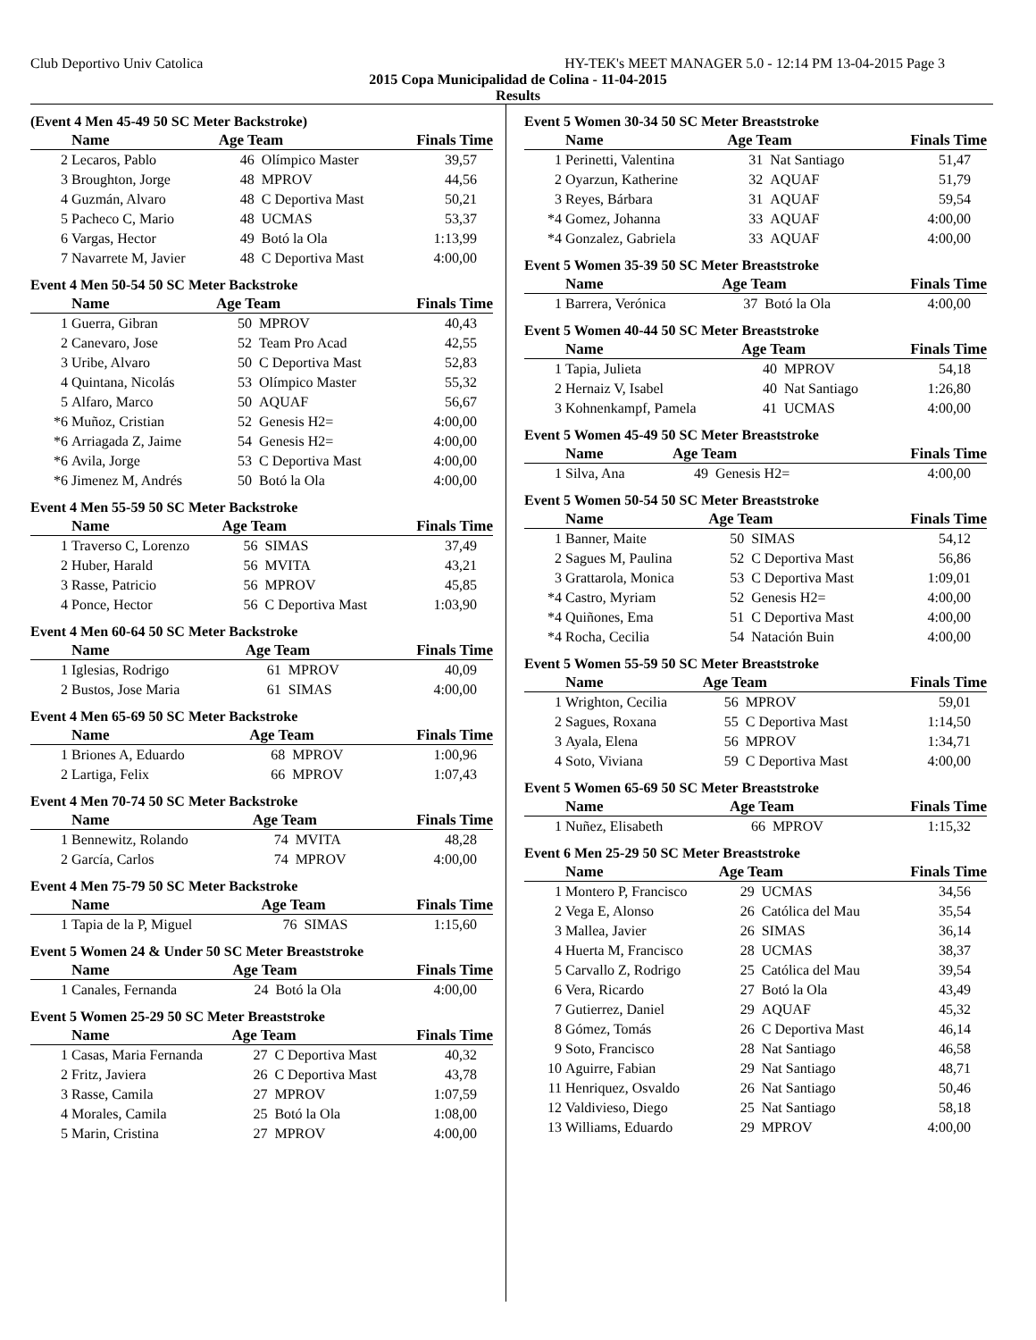Club Deportivo Univ Catolica HY-TEK's MEET MANAGER 5.0 - 12:14 PM 13-04-2015 Page 3
2015 Copa Municipalidad de Colina - 11-04-2015
Results
(Event 4 Men 45-49 50 SC Meter Backstroke)
| | Name | Age Team | | Finals Time |
| --- | --- | --- | --- | --- |
| 2 | Lecaros, Pablo | 46 | Olímpico Master | 39,57 |
| 3 | Broughton, Jorge | 48 | MPROV | 44,56 |
| 4 | Guzmán, Alvaro | 48 | C Deportiva Mast | 50,21 |
| 5 | Pacheco C, Mario | 48 | UCMAS | 53,37 |
| 6 | Vargas, Hector | 49 | Botó la Ola | 1:13,99 |
| 7 | Navarrete M, Javier | 48 | C Deportiva Mast | 4:00,00 |
Event 4 Men 50-54 50 SC Meter Backstroke
| | Name | Age Team | | Finals Time |
| --- | --- | --- | --- | --- |
| 1 | Guerra, Gibran | 50 | MPROV | 40,43 |
| 2 | Canevaro, Jose | 52 | Team Pro Acad | 42,55 |
| 3 | Uribe, Alvaro | 50 | C Deportiva Mast | 52,83 |
| 4 | Quintana, Nicolás | 53 | Olímpico Master | 55,32 |
| 5 | Alfaro, Marco | 50 | AQUAF | 56,67 |
| *6 | Muñoz, Cristian | 52 | Genesis H2= | 4:00,00 |
| *6 | Arriagada Z, Jaime | 54 | Genesis H2= | 4:00,00 |
| *6 | Avila, Jorge | 53 | C Deportiva Mast | 4:00,00 |
| *6 | Jimenez M, Andrés | 50 | Botó la Ola | 4:00,00 |
Event 4 Men 55-59 50 SC Meter Backstroke
| | Name | Age Team | | Finals Time |
| --- | --- | --- | --- | --- |
| 1 | Traverso C, Lorenzo | 56 | SIMAS | 37,49 |
| 2 | Huber, Harald | 56 | MVITA | 43,21 |
| 3 | Rasse, Patricio | 56 | MPROV | 45,85 |
| 4 | Ponce, Hector | 56 | C Deportiva Mast | 1:03,90 |
Event 4 Men 60-64 50 SC Meter Backstroke
| | Name | Age Team | | Finals Time |
| --- | --- | --- | --- | --- |
| 1 | Iglesias, Rodrigo | 61 | MPROV | 40,09 |
| 2 | Bustos, Jose Maria | 61 | SIMAS | 4:00,00 |
Event 4 Men 65-69 50 SC Meter Backstroke
| | Name | Age Team | | Finals Time |
| --- | --- | --- | --- | --- |
| 1 | Briones A, Eduardo | 68 | MPROV | 1:00,96 |
| 2 | Lartiga, Felix | 66 | MPROV | 1:07,43 |
Event 4 Men 70-74 50 SC Meter Backstroke
| | Name | Age Team | | Finals Time |
| --- | --- | --- | --- | --- |
| 1 | Bennewitz, Rolando | 74 | MVITA | 48,28 |
| 2 | García, Carlos | 74 | MPROV | 4:00,00 |
Event 4 Men 75-79 50 SC Meter Backstroke
| | Name | Age Team | | Finals Time |
| --- | --- | --- | --- | --- |
| 1 | Tapia de la P, Miguel | 76 | SIMAS | 1:15,60 |
Event 5 Women 24 & Under 50 SC Meter Breaststroke
| | Name | Age Team | | Finals Time |
| --- | --- | --- | --- | --- |
| 1 | Canales, Fernanda | 24 | Botó la Ola | 4:00,00 |
Event 5 Women 25-29 50 SC Meter Breaststroke
| | Name | Age Team | | Finals Time |
| --- | --- | --- | --- | --- |
| 1 | Casas, Maria Fernanda | 27 | C Deportiva Mast | 40,32 |
| 2 | Fritz, Javiera | 26 | C Deportiva Mast | 43,78 |
| 3 | Rasse, Camila | 27 | MPROV | 1:07,59 |
| 4 | Morales, Camila | 25 | Botó la Ola | 1:08,00 |
| 5 | Marin, Cristina | 27 | MPROV | 4:00,00 |
Event 5 Women 30-34 50 SC Meter Breaststroke
| | Name | Age Team | | Finals Time |
| --- | --- | --- | --- | --- |
| 1 | Perinetti, Valentina | 31 | Nat Santiago | 51,47 |
| 2 | Oyarzun, Katherine | 32 | AQUAF | 51,79 |
| 3 | Reyes, Bárbara | 31 | AQUAF | 59,54 |
| *4 | Gomez, Johanna | 33 | AQUAF | 4:00,00 |
| *4 | Gonzalez, Gabriela | 33 | AQUAF | 4:00,00 |
Event 5 Women 35-39 50 SC Meter Breaststroke
| | Name | Age Team | | Finals Time |
| --- | --- | --- | --- | --- |
| 1 | Barrera, Verónica | 37 | Botó la Ola | 4:00,00 |
Event 5 Women 40-44 50 SC Meter Breaststroke
| | Name | Age Team | | Finals Time |
| --- | --- | --- | --- | --- |
| 1 | Tapia, Julieta | 40 | MPROV | 54,18 |
| 2 | Hernaiz V, Isabel | 40 | Nat Santiago | 1:26,80 |
| 3 | Kohnenkampf, Pamela | 41 | UCMAS | 4:00,00 |
Event 5 Women 45-49 50 SC Meter Breaststroke
| | Name | Age Team | | Finals Time |
| --- | --- | --- | --- | --- |
| 1 | Silva, Ana | 49 | Genesis H2= | 4:00,00 |
Event 5 Women 50-54 50 SC Meter Breaststroke
| | Name | Age Team | | Finals Time |
| --- | --- | --- | --- | --- |
| 1 | Banner, Maite | 50 | SIMAS | 54,12 |
| 2 | Sagues M, Paulina | 52 | C Deportiva Mast | 56,86 |
| 3 | Grattarola, Monica | 53 | C Deportiva Mast | 1:09,01 |
| *4 | Castro, Myriam | 52 | Genesis H2= | 4:00,00 |
| *4 | Quiñones, Ema | 51 | C Deportiva Mast | 4:00,00 |
| *4 | Rocha, Cecilia | 54 | Natación Buin | 4:00,00 |
Event 5 Women 55-59 50 SC Meter Breaststroke
| | Name | Age Team | | Finals Time |
| --- | --- | --- | --- | --- |
| 1 | Wrighton, Cecilia | 56 | MPROV | 59,01 |
| 2 | Sagues, Roxana | 55 | C Deportiva Mast | 1:14,50 |
| 3 | Ayala, Elena | 56 | MPROV | 1:34,71 |
| 4 | Soto, Viviana | 59 | C Deportiva Mast | 4:00,00 |
Event 5 Women 65-69 50 SC Meter Breaststroke
| | Name | Age Team | | Finals Time |
| --- | --- | --- | --- | --- |
| 1 | Nuñez, Elisabeth | 66 | MPROV | 1:15,32 |
Event 6 Men 25-29 50 SC Meter Breaststroke
| | Name | Age Team | | Finals Time |
| --- | --- | --- | --- | --- |
| 1 | Montero P, Francisco | 29 | UCMAS | 34,56 |
| 2 | Vega E, Alonso | 26 | Católica del Mau | 35,54 |
| 3 | Mallea, Javier | 26 | SIMAS | 36,14 |
| 4 | Huerta M, Francisco | 28 | UCMAS | 38,37 |
| 5 | Carvallo Z, Rodrigo | 25 | Católica del Mau | 39,54 |
| 6 | Vera, Ricardo | 27 | Botó la Ola | 43,49 |
| 7 | Gutierrez, Daniel | 29 | AQUAF | 45,32 |
| 8 | Gómez, Tomás | 26 | C Deportiva Mast | 46,14 |
| 9 | Soto, Francisco | 28 | Nat Santiago | 46,58 |
| 10 | Aguirre, Fabian | 29 | Nat Santiago | 48,71 |
| 11 | Henriquez, Osvaldo | 26 | Nat Santiago | 50,46 |
| 12 | Valdivieso, Diego | 25 | Nat Santiago | 58,18 |
| 13 | Williams, Eduardo | 29 | MPROV | 4:00,00 |